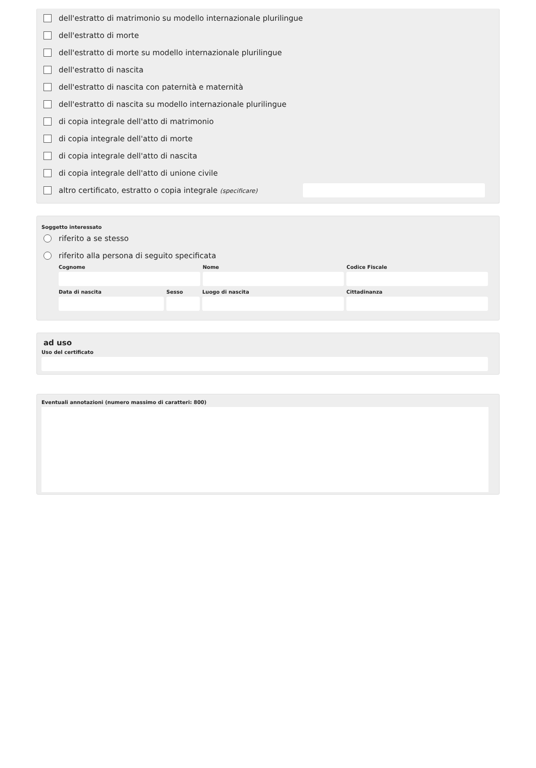dell'estratto di matrimonio su modello internazionale plurilingue
dell'estratto di morte
dell'estratto di morte su modello internazionale plurilingue
dell'estratto di nascita
dell'estratto di nascita con paternità e maternità
dell'estratto di nascita su modello internazionale plurilingue
di copia integrale dell'atto di matrimonio
di copia integrale dell'atto di morte
di copia integrale dell'atto di nascita
di copia integrale dell'atto di unione civile
altro certificato, estratto o copia integrale (specificare)
Soggetto interessato
riferito a se stesso
riferito alla persona di seguito specificata
Cognome Nome Codice Fiscale
Data di nascita Sesso Luogo di nascita Cittadinanza
ad uso
Uso del certificato
Eventuali annotazioni (numero massimo di caratteri: 800)